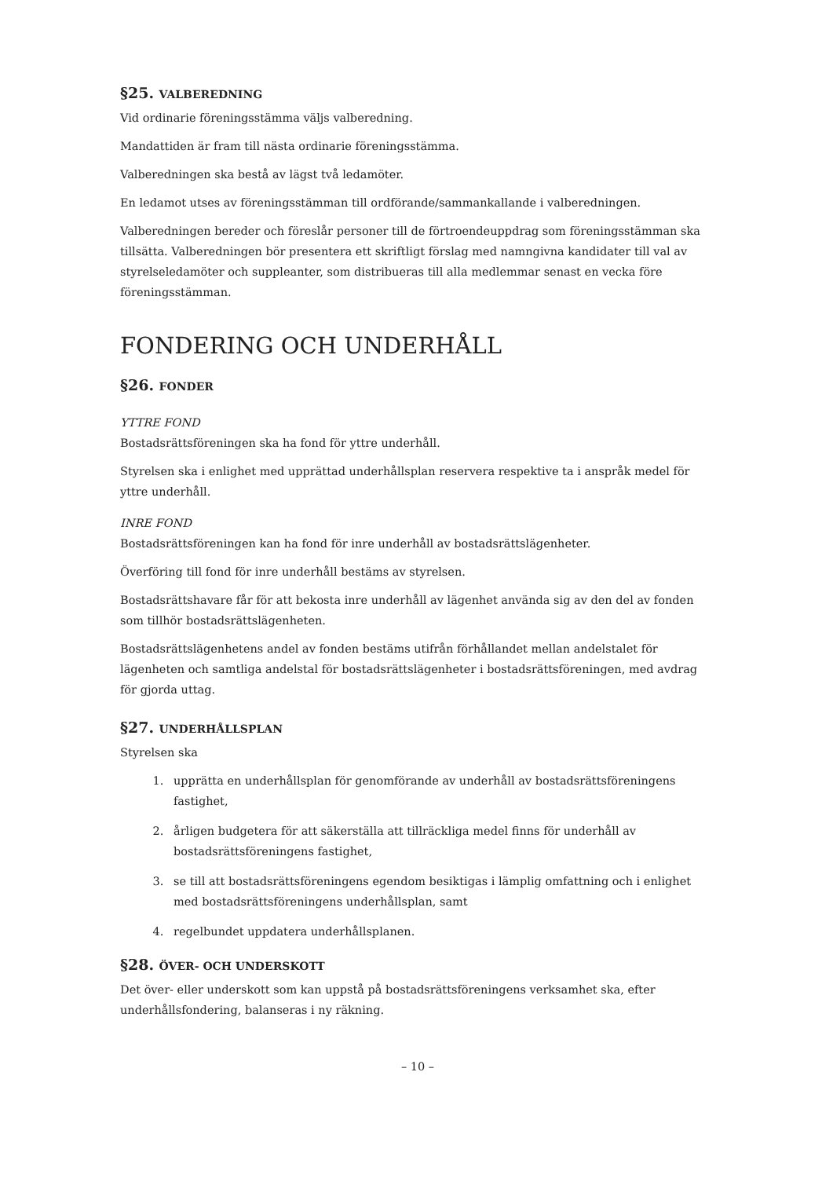§25. VALBEREDNING
Vid ordinarie föreningsstämma väljs valberedning.
Mandattiden är fram till nästa ordinarie föreningsstämma.
Valberedningen ska bestå av lägst två ledamöter.
En ledamot utses av föreningsstämman till ordförande/sammankallande i valberedningen.
Valberedningen bereder och föreslår personer till de förtroendeuppdrag som föreningsstämman ska tillsätta. Valberedningen bör presentera ett skriftligt förslag med namngivna kandidater till val av styrelseledamöter och suppleanter, som distribueras till alla medlemmar senast en vecka före föreningsstämman.
FONDERING OCH UNDERHÅLL
§26. FONDER
YTTRE FOND
Bostadsrättsföreningen ska ha fond för yttre underhåll.
Styrelsen ska i enlighet med upprättad underhållsplan reservera respektive ta i anspråk medel för yttre underhåll.
INRE FOND
Bostadsrättsföreningen kan ha fond för inre underhåll av bostadsrättslägenheter.
Överföring till fond för inre underhåll bestäms av styrelsen.
Bostadsrättshavare får för att bekosta inre underhåll av lägenhet använda sig av den del av fonden som tillhör bostadsrättslägenheten.
Bostadsrättslägenhetens andel av fonden bestäms utifrån förhållandet mellan andelstalet för lägenheten och samtliga andelstal för bostadsrättslägenheter i bostadsrättsföreningen, med avdrag för gjorda uttag.
§27. UNDERHÅLLSPLAN
Styrelsen ska
1. upprätta en underhållsplan för genomförande av underhåll av bostadsrättsföreningens fastighet,
2. årligen budgetera för att säkerställa att tillräckliga medel finns för underhåll av bostadsrättsföreningens fastighet,
3. se till att bostadsrättsföreningens egendom besiktigas i lämplig omfattning och i enlighet med bostadsrättsföreningens underhållsplan, samt
4. regelbundet uppdatera underhållsplanen.
§28. ÖVER- OCH UNDERSKOTT
Det över- eller underskott som kan uppstå på bostadsrättsföreningens verksamhet ska, efter underhållsfondering, balanseras i ny räkning.
– 10 –